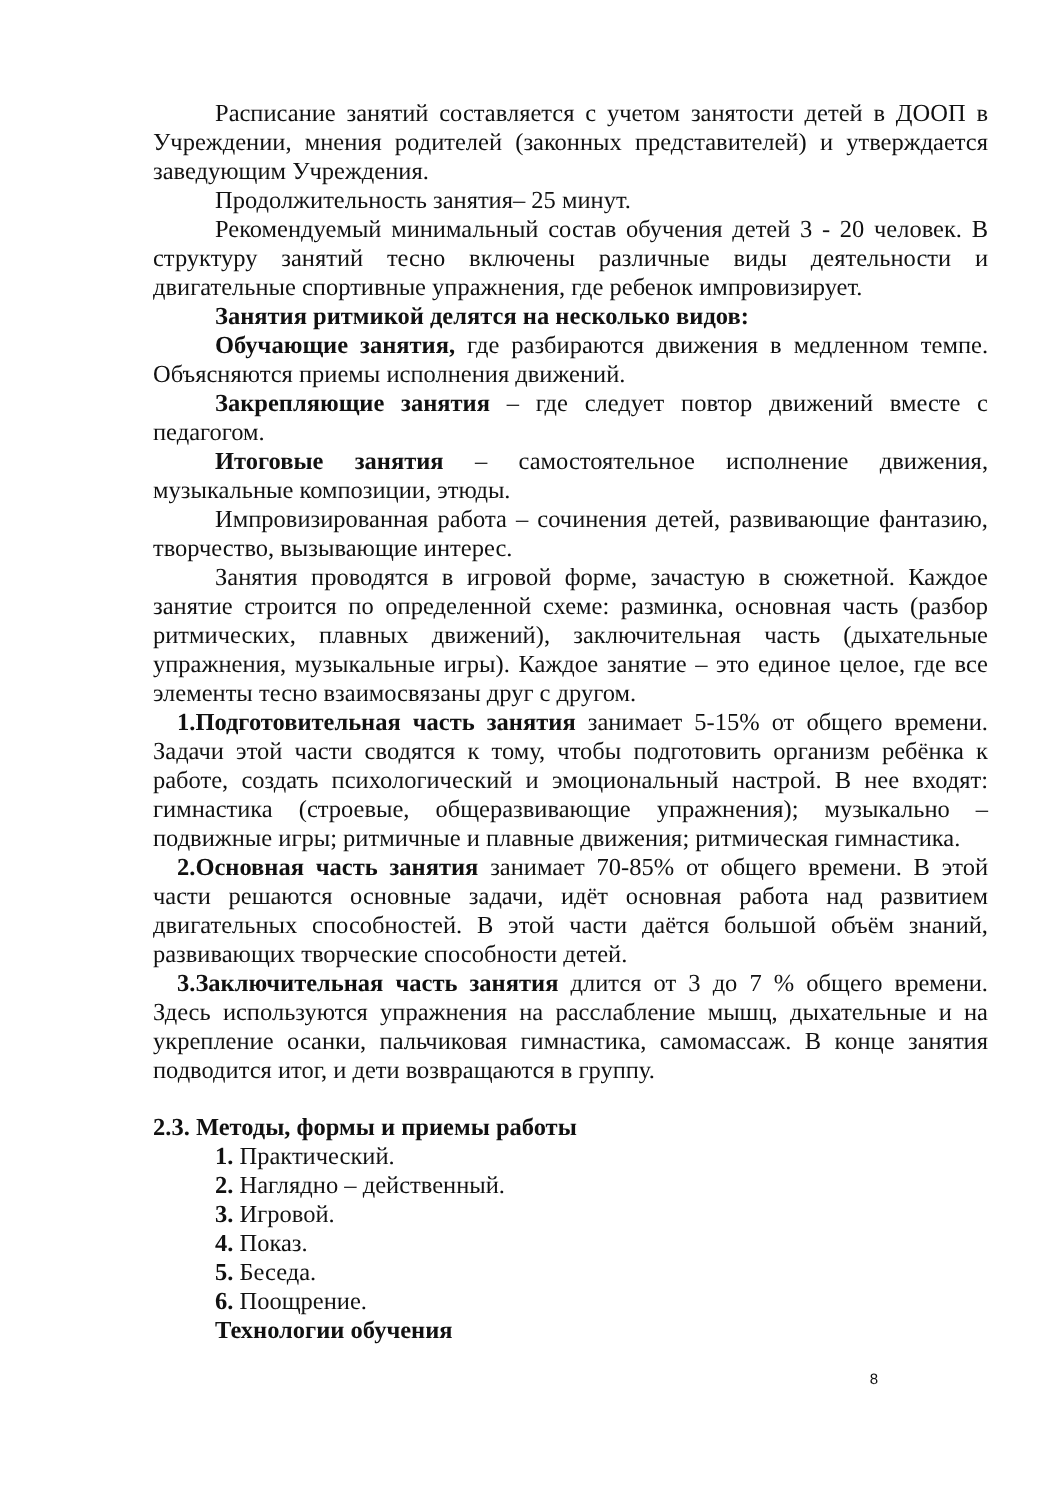Расписание занятий составляется с учетом занятости детей в ДООП в Учреждении, мнения родителей (законных представителей) и утверждается заведующим Учреждения.
Продолжительность занятия– 25 минут.
Рекомендуемый минимальный состав обучения детей 3 - 20 человек. В структуру занятий тесно включены различные виды деятельности и двигательные спортивные упражнения, где ребенок импровизирует.
Занятия ритмикой делятся на несколько видов:
Обучающие занятия, где разбираются движения в медленном темпе. Объясняются приемы исполнения движений.
Закрепляющие занятия – где следует повтор движений вместе с педагогом.
Итоговые занятия – самостоятельное исполнение движения, музыкальные композиции, этюды.
Импровизированная работа – сочинения детей, развивающие фантазию, творчество, вызывающие интерес.
Занятия проводятся в игровой форме, зачастую в сюжетной. Каждое занятие строится по определенной схеме: разминка, основная часть (разбор ритмических, плавных движений), заключительная часть (дыхательные упражнения, музыкальные игры). Каждое занятие – это единое целое, где все элементы тесно взаимосвязаны друг с другом.
1.Подготовительная часть занятия занимает 5-15% от общего времени. Задачи этой части сводятся к тому, чтобы подготовить организм ребёнка к работе, создать психологический и эмоциональный настрой. В нее входят: гимнастика (строевые, общеразвивающие упражнения); музыкально – подвижные игры; ритмичные и плавные движения; ритмическая гимнастика.
2.Основная часть занятия занимает 70-85% от общего времени. В этой части решаются основные задачи, идёт основная работа над развитием двигательных способностей. В этой части даётся большой объём знаний, развивающих творческие способности детей.
3.Заключительная часть занятия длится от 3 до 7 % общего времени. Здесь используются упражнения на расслабление мышц, дыхательные и на укрепление осанки, пальчиковая гимнастика, самомассаж. В конце занятия подводится итог, и дети возвращаются в группу.
2.3. Методы, формы и приемы работы
1. Практический.
2. Наглядно – действенный.
3. Игровой.
4. Показ.
5. Беседа.
6. Поощрение.
Технологии обучения
8